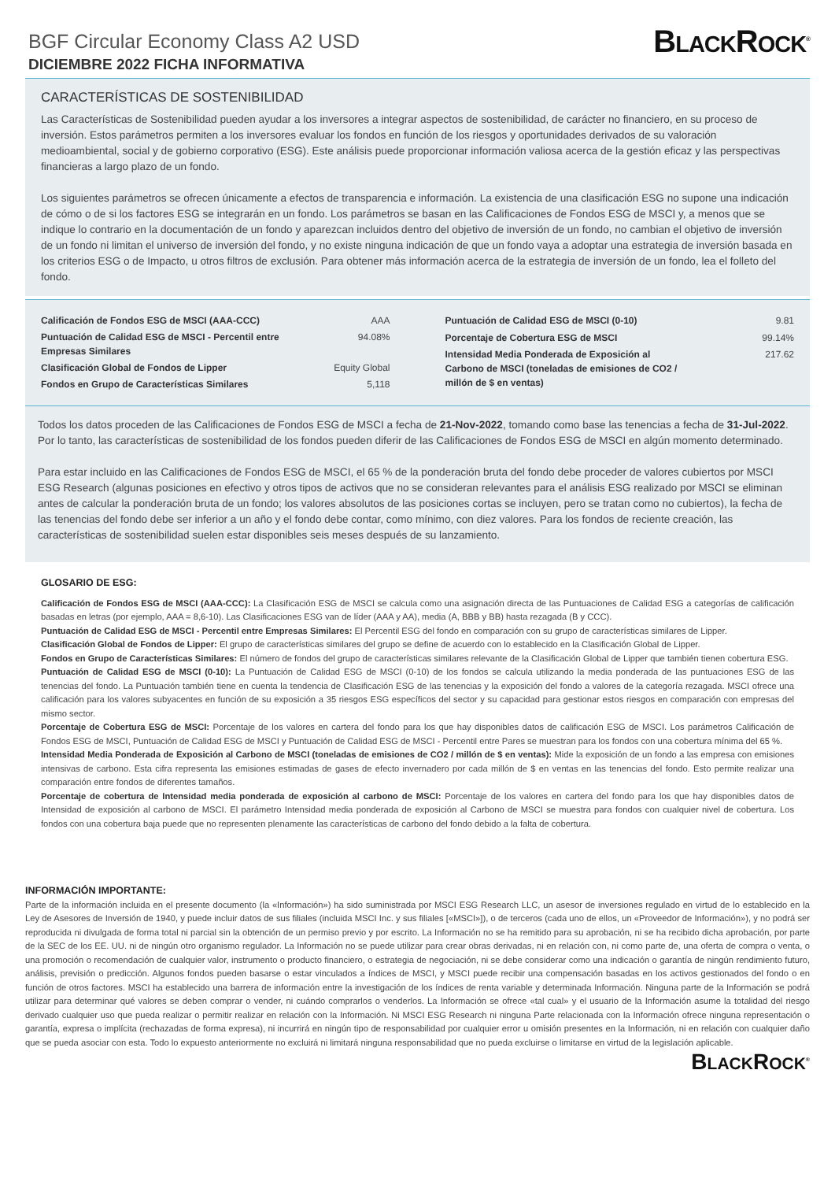BGF Circular Economy Class A2 USD
DICIEMBRE 2022 FICHA INFORMATIVA
BLACKROCK<sup>®</sup>
CARACTERÍSTICAS DE SOSTENIBILIDAD
Las Características de Sostenibilidad pueden ayudar a los inversores a integrar aspectos de sostenibilidad, de carácter no financiero, en su proceso de inversión. Estos parámetros permiten a los inversores evaluar los fondos en función de los riesgos y oportunidades derivados de su valoración medioambiental, social y de gobierno corporativo (ESG). Este análisis puede proporcionar información valiosa acerca de la gestión eficaz y las perspectivas financieras a largo plazo de un fondo.
Los siguientes parámetros se ofrecen únicamente a efectos de transparencia e información. La existencia de una clasificación ESG no supone una indicación de cómo o de si los factores ESG se integrarán en un fondo. Los parámetros se basan en las Calificaciones de Fondos ESG de MSCI y, a menos que se indique lo contrario en la documentación de un fondo y aparezcan incluidos dentro del objetivo de inversión de un fondo, no cambian el objetivo de inversión de un fondo ni limitan el universo de inversión del fondo, y no existe ninguna indicación de que un fondo vaya a adoptar una estrategia de inversión basada en los criterios ESG o de Impacto, u otros filtros de exclusión. Para obtener más información acerca de la estrategia de inversión de un fondo, lea el folleto del fondo.
| Calificación de Fondos ESG de MSCI (AAA-CCC) | AAA |
| Puntuación de Calidad ESG de MSCI - Percentil entre Empresas Similares | 94.08% |
| Clasificación Global de Fondos de Lipper | Equity Global |
| Fondos en Grupo de Características Similares | 5,118 |
| Puntuación de Calidad ESG de MSCI (0-10) | 9.81 |
| Porcentaje de Cobertura ESG de MSCI | 99.14% |
| Intensidad Media Ponderada de Exposición al Carbono de MSCI (toneladas de emisiones de CO2 / millón de $ en ventas) | 217.62 |
Todos los datos proceden de las Calificaciones de Fondos ESG de MSCI a fecha de 21-Nov-2022, tomando como base las tenencias a fecha de 31-Jul-2022. Por lo tanto, las características de sostenibilidad de los fondos pueden diferir de las Calificaciones de Fondos ESG de MSCI en algún momento determinado.
Para estar incluido en las Calificaciones de Fondos ESG de MSCI, el 65 % de la ponderación bruta del fondo debe proceder de valores cubiertos por MSCI ESG Research (algunas posiciones en efectivo y otros tipos de activos que no se consideran relevantes para el análisis ESG realizado por MSCI se eliminan antes de calcular la ponderación bruta de un fondo; los valores absolutos de las posiciones cortas se incluyen, pero se tratan como no cubiertos), la fecha de las tenencias del fondo debe ser inferior a un año y el fondo debe contar, como mínimo, con diez valores. Para los fondos de reciente creación, las características de sostenibilidad suelen estar disponibles seis meses después de su lanzamiento.
GLOSARIO DE ESG:
Calificación de Fondos ESG de MSCI (AAA-CCC): La Clasificación ESG de MSCI se calcula como una asignación directa de las Puntuaciones de Calidad ESG a categorías de calificación basadas en letras (por ejemplo, AAA = 8,6-10). Las Clasificaciones ESG van de líder (AAA y AA), media (A, BBB y BB) hasta rezagada (B y CCC).
Puntuación de Calidad ESG de MSCI - Percentil entre Empresas Similares: El Percentil ESG del fondo en comparación con su grupo de características similares de Lipper.
Clasificación Global de Fondos de Lipper: El grupo de características similares del grupo se define de acuerdo con lo establecido en la Clasificación Global de Lipper.
Fondos en Grupo de Características Similares: El número de fondos del grupo de características similares relevante de la Clasificación Global de Lipper que también tienen cobertura ESG.
Puntuación de Calidad ESG de MSCI (0-10): La Puntuación de Calidad ESG de MSCI (0-10) de los fondos se calcula utilizando la media ponderada de las puntuaciones ESG de las tenencias del fondo. La Puntuación también tiene en cuenta la tendencia de Clasificación ESG de las tenencias y la exposición del fondo a valores de la categoría rezagada. MSCI ofrece una calificación para los valores subyacentes en función de su exposición a 35 riesgos ESG específicos del sector y su capacidad para gestionar estos riesgos en comparación con empresas del mismo sector.
Porcentaje de Cobertura ESG de MSCI: Porcentaje de los valores en cartera del fondo para los que hay disponibles datos de calificación ESG de MSCI. Los parámetros Calificación de Fondos ESG de MSCI, Puntuación de Calidad ESG de MSCI y Puntuación de Calidad ESG de MSCI - Percentil entre Pares se muestran para los fondos con una cobertura mínima del 65 %.
Intensidad Media Ponderada de Exposición al Carbono de MSCI (toneladas de emisiones de CO2 / millón de $ en ventas): Mide la exposición de un fondo a las empresa con emisiones intensivas de carbono. Esta cifra representa las emisiones estimadas de gases de efecto invernadero por cada millón de $ en ventas en las tenencias del fondo. Esto permite realizar una comparación entre fondos de diferentes tamaños.
Porcentaje de cobertura de Intensidad media ponderada de exposición al carbono de MSCI: Porcentaje de los valores en cartera del fondo para los que hay disponibles datos de Intensidad de exposición al carbono de MSCI. El parámetro Intensidad media ponderada de exposición al Carbono de MSCI se muestra para fondos con cualquier nivel de cobertura. Los fondos con una cobertura baja puede que no representen plenamente las características de carbono del fondo debido a la falta de cobertura.
INFORMACIÓN IMPORTANTE:
Parte de la información incluida en el presente documento (la «Información») ha sido suministrada por MSCI ESG Research LLC, un asesor de inversiones regulado en virtud de lo establecido en la Ley de Asesores de Inversión de 1940, y puede incluir datos de sus filiales (incluida MSCI Inc. y sus filiales [«MSCI»]), o de terceros (cada uno de ellos, un «Proveedor de Información»), y no podrá ser reproducida ni divulgada de forma total ni parcial sin la obtención de un permiso previo y por escrito. La Información no se ha remitido para su aprobación, ni se ha recibido dicha aprobación, por parte de la SEC de los EE. UU. ni de ningún otro organismo regulador. La Información no se puede utilizar para crear obras derivadas, ni en relación con, ni como parte de, una oferta de compra o venta, o una promoción o recomendación de cualquier valor, instrumento o producto financiero, o estrategia de negociación, ni se debe considerar como una indicación o garantía de ningún rendimiento futuro, análisis, previsión o predicción. Algunos fondos pueden basarse o estar vinculados a índices de MSCI, y MSCI puede recibir una compensación basadas en los activos gestionados del fondo o en función de otros factores. MSCI ha establecido una barrera de información entre la investigación de los índices de renta variable y determinada Información. Ninguna parte de la Información se podrá utilizar para determinar qué valores se deben comprar o vender, ni cuándo comprarlos o venderlos. La Información se ofrece «tal cual» y el usuario de la Información asume la totalidad del riesgo derivado cualquier uso que pueda realizar o permitir realizar en relación con la Información. Ni MSCI ESG Research ni ninguna Parte relacionada con la Información ofrece ninguna representación o garantía, expresa o implícita (rechazadas de forma expresa), ni incurrirá en ningún tipo de responsabilidad por cualquier error u omisión presentes en la Información, ni en relación con cualquier daño que se pueda asociar con esta. Todo lo expuesto anteriormente no excluirá ni limitará ninguna responsabilidad que no pueda excluirse o limitarse en virtud de la legislación aplicable.
BLACKROCK<sup>®</sup>